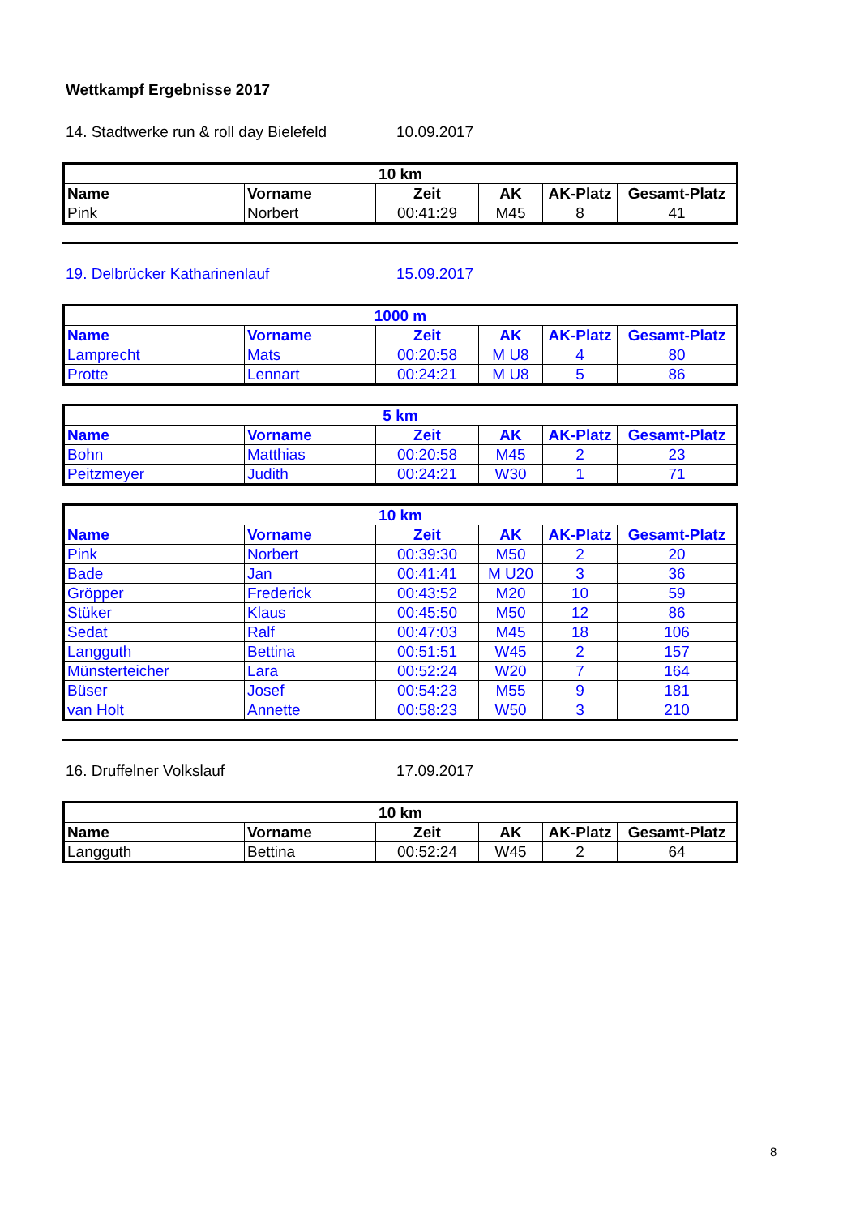Wettkampf Ergebnisse 2017
14. Stadtwerke run & roll day Bielefeld 10.09.2017
| 10 km | | | | | |
| --- | --- | --- | --- | --- | --- |
| Name | Vorname | Zeit | AK | AK-Platz | Gesamt-Platz |
| Pink | Norbert | 00:41:29 | M45 | 8 | 41 |
19. Delbrücker Katharinenlauf 15.09.2017
| 1000 m | | | | | |
| --- | --- | --- | --- | --- | --- |
| Name | Vorname | Zeit | AK | AK-Platz | Gesamt-Platz |
| Lamprecht | Mats | 00:20:58 | M U8 | 4 | 80 |
| Protte | Lennart | 00:24:21 | M U8 | 5 | 86 |
| 5 km | | | | | |
| --- | --- | --- | --- | --- | --- |
| Name | Vorname | Zeit | AK | AK-Platz | Gesamt-Platz |
| Bohn | Matthias | 00:20:58 | M45 | 2 | 23 |
| Peitzmeyer | Judith | 00:24:21 | W30 | 1 | 71 |
| 10 km | | | | | |
| --- | --- | --- | --- | --- | --- |
| Name | Vorname | Zeit | AK | AK-Platz | Gesamt-Platz |
| Pink | Norbert | 00:39:30 | M50 | 2 | 20 |
| Bade | Jan | 00:41:41 | M U20 | 3 | 36 |
| Gröpper | Frederick | 00:43:52 | M20 | 10 | 59 |
| Stüker | Klaus | 00:45:50 | M50 | 12 | 86 |
| Sedat | Ralf | 00:47:03 | M45 | 18 | 106 |
| Langguth | Bettina | 00:51:51 | W45 | 2 | 157 |
| Münsterteicher | Lara | 00:52:24 | W20 | 7 | 164 |
| Büser | Josef | 00:54:23 | M55 | 9 | 181 |
| van Holt | Annette | 00:58:23 | W50 | 3 | 210 |
16. Druffelner Volkslauf 17.09.2017
| 10 km | | | | | |
| --- | --- | --- | --- | --- | --- |
| Name | Vorname | Zeit | AK | AK-Platz | Gesamt-Platz |
| Langguth | Bettina | 00:52:24 | W45 | 2 | 64 |
8